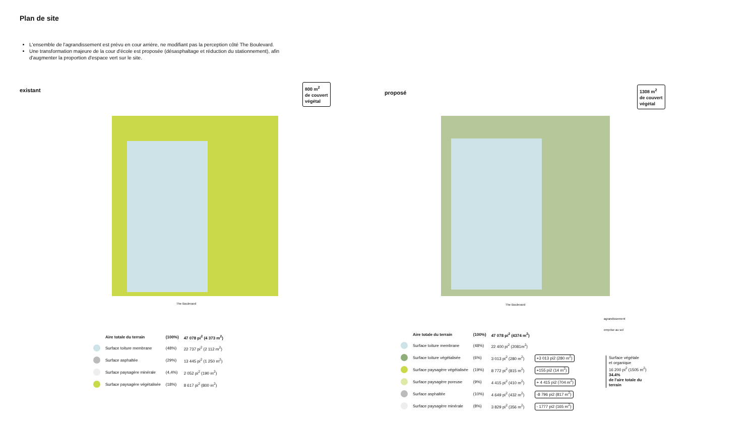Plan de site
L'ensemble de l'agrandissement est prévu en cour arrière, ne modifiant pas la perception côté The Boulevard.
Une transformation majeure de la cour d'école est proposée (désasphaltage et réduction du stationnement), afin d'augmenter la proportion d'espace vert sur le site.
existant proposé
800 m<sup>2</sup>
de couvert
végétal
1308 m<sup>2</sup>
de couvert
végétal
The Boulevard The Boulevard
agrandissement
emprise au sol
| | Aire totale du terrain | (100%) | 47 078 pi<sup>2</sup> (4 373 m<sup>2</sup>) |
| --- | --- | --- | --- |
| | Surface toiture membrane | (48%) | 22 737 pi<sup>2</sup> (2 112 m<sup>2</sup>) |
| | Surface asphaltée | (29%) | 13 445 pi<sup>2</sup> (1 250 m<sup>2</sup>) |
| | Surface paysagère minérale | (4,4%) | 2 052 pi<sup>2</sup> (190 m<sup>2</sup>) |
| | Surface paysagère végétalisée | (18%) | 8 617 pi<sup>2</sup> (800 m<sup>2</sup>) |
| | Aire totale du terrain | (100%) | 47 078 pi<sup>2</sup> (4374 m<sup>2</sup>) | |
| --- | --- | --- | --- | --- |
| | Surface toiture membrane | (48%) | 22 400 pi<sup>2</sup> (2081m<sup>2</sup>) | |
| | Surface toiture végétalisée | (6%) | 3 013 pi<sup>2</sup> (280 m<sup>2</sup>) | +3 013 pi2 (280 m<sup>2</sup>) |
| | Surface paysagère végétalisée | (19%) | 8 772 pi<sup>2</sup> (815 m<sup>2</sup>) | +155 pi2 (14 m<sup>2</sup>) |
| | Surface paysagère poreuse | (9%) | 4 415 pi<sup>2</sup> (410 m<sup>2</sup>) | + 4 415 pi2 (704 m<sup>2</sup>) |
| | Surface asphaltée | (10%) | 4 649 pi<sup>2</sup> (432 m<sup>2</sup>) | -8 796 pi2 (817 m<sup>2</sup>) |
| | Surface paysagère minérale | (8%) | 3 829 pi<sup>2</sup> (356 m<sup>2</sup>) | - 1777 pi2 (165 m<sup>2</sup>) |
Surface végétale
et organique
16 200 pi<sup>2</sup> (1505 m<sup>2</sup>)
34.4%
de l'aire totale du
terrain